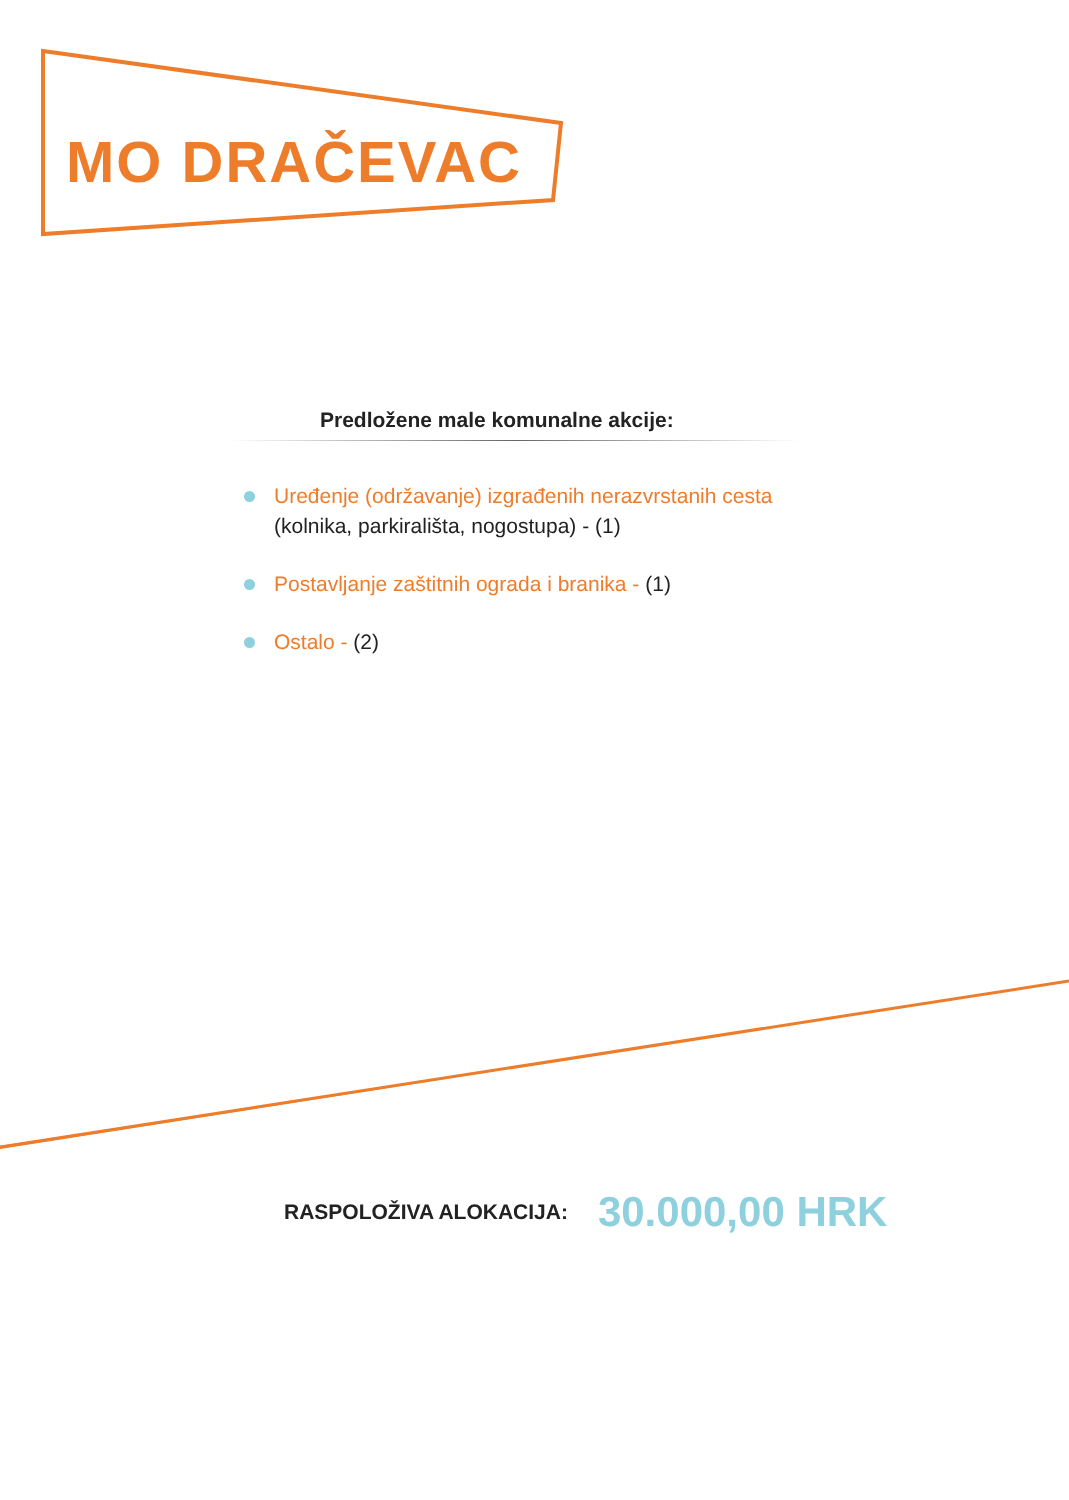MO DRAČEVAC
Predložene male komunalne akcije:
Uređenje (održavanje) izgrađenih nerazvrstanih cesta
(kolnika, parkirališta, nogostupa) - (1)
Postavljanje zaštitnih ograda i branika - (1)
Ostalo - (2)
RASPOLOŽIVA ALOKACIJA: 30.000,00 HRK